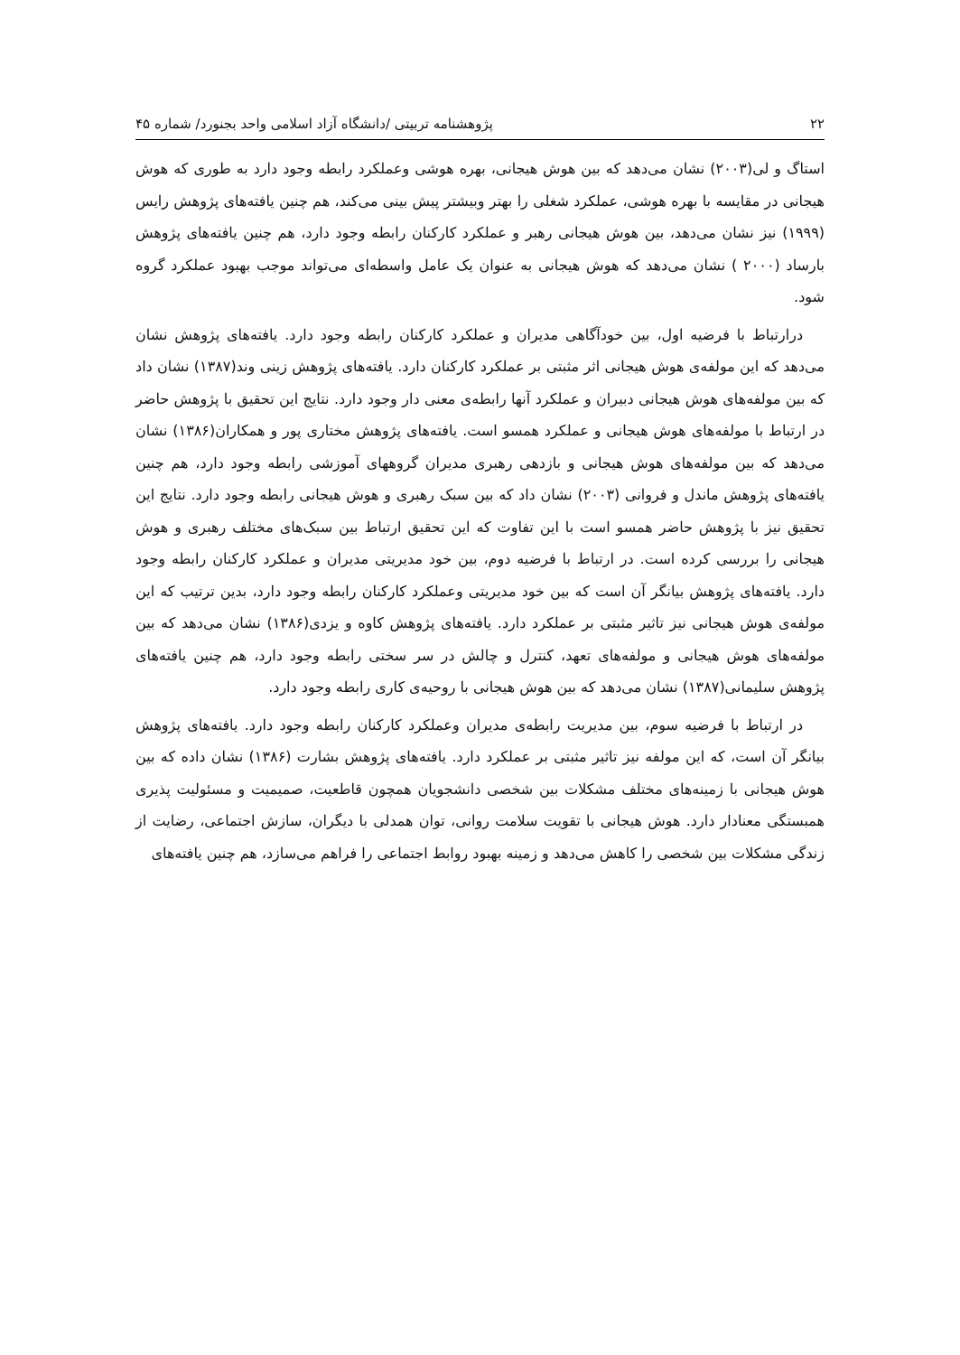۲۲ پژوهشنامه تربیتی /دانشگاه آزاد اسلامی واحد بجنورد/ شماره ۴۵
استاگ و لی(۲۰۰۳) نشان می‌دهد که بین هوش هیجانی، بهره هوشی وعملکرد رابطه وجود دارد به طوری که هوش هیجانی در مقایسه با بهره هوشی، عملکرد شغلی را بهتر وبیشتر پیش بینی می‌کند، هم چنین یافته‌های پژوهش رایس (۱۹۹۹) نیز نشان می‌دهد، بین هوش هیجانی رهبر و عملکرد کارکنان رابطه وجود دارد، هم چنین یافته‌های پژوهش بارساد (۲۰۰۰ ) نشان می‌دهد که هوش هیجانی به عنوان یک عامل واسطه‌ای می‌تواند موجب بهبود عملکرد گروه شود.
درارتباط با فرضیه اول، بین خودآگاهی مدیران و عملکرد کارکنان رابطه وجود دارد. یافته‌های پژوهش نشان می‌دهد که این مولفه‌ی هوش هیجانی اثر مثبتی بر عملکرد کارکنان دارد. یافته‌های پژوهش زینی وند(۱۳۸۷) نشان داد که بین مولفه‌های هوش هیجانی دبیران و عملکرد آنها رابطه‌ی معنی دار وجود دارد. نتایج این تحقیق با پژوهش حاضر در ارتباط با مولفه‌های هوش هیجانی و عملکرد همسو است. یافته‌های پژوهش مختاری پور و همکاران(۱۳۸۶) نشان می‌دهد که بین مولفه‌های هوش هیجانی و بازدهی رهبری مدیران گروههای آموزشی رابطه وجود دارد، هم چنین یافته‌های پژوهش ماندل و فروانی (۲۰۰۳) نشان داد که بین سبک رهبری و هوش هیجانی رابطه وجود دارد. نتایج این تحقیق نیز با پژوهش حاضر همسو است با این تفاوت که این تحقیق ارتباط بین سبک‌های مختلف رهبری و هوش هیجانی را بررسی کرده است. در ارتباط با فرضیه دوم، بین خود مدیریتی مدیران و عملکرد کارکنان رابطه وجود دارد. یافته‌های پژوهش بیانگر آن است که بین خود مدیریتی وعملکرد کارکنان رابطه وجود دارد، بدین ترتیب که این مولفه‌ی هوش هیجانی نیز تاثیر مثبتی بر عملکرد دارد. یافته‌های پژوهش کاوه و یزدی(۱۳۸۶) نشان می‌دهد که بین مولفه‌های هوش هیجانی و مولفه‌های تعهد، کنترل و چالش در سر سختی رابطه وجود دارد، هم چنین یافته‌های پژوهش سلیمانی(۱۳۸۷) نشان می‌دهد که بین هوش هیجانی با روحیه‌ی کاری رابطه وجود دارد.
در ارتباط با فرضیه سوم، بین مدیریت رابطه‌ی مدیران وعملکرد کارکنان رابطه وجود دارد. یافته‌های پژوهش بیانگر آن است، که این مولفه نیز تاثیر مثبتی بر عملکرد دارد. یافته‌های پژوهش بشارت (۱۳۸۶) نشان داده که بین هوش هیجانی با زمینه‌های مختلف مشکلات بین شخصی دانشجویان همچون قاطعیت، صمیمیت و مسئولیت پذیری همبستگی معنادار دارد. هوش هیجانی با تقویت سلامت روانی، توان همدلی با دیگران، سازش اجتماعی، رضایت از زندگی مشکلات بین شخصی را کاهش می‌دهد و زمینه بهبود روابط اجتماعی را فراهم می‌سازد، هم چنین یافته‌های